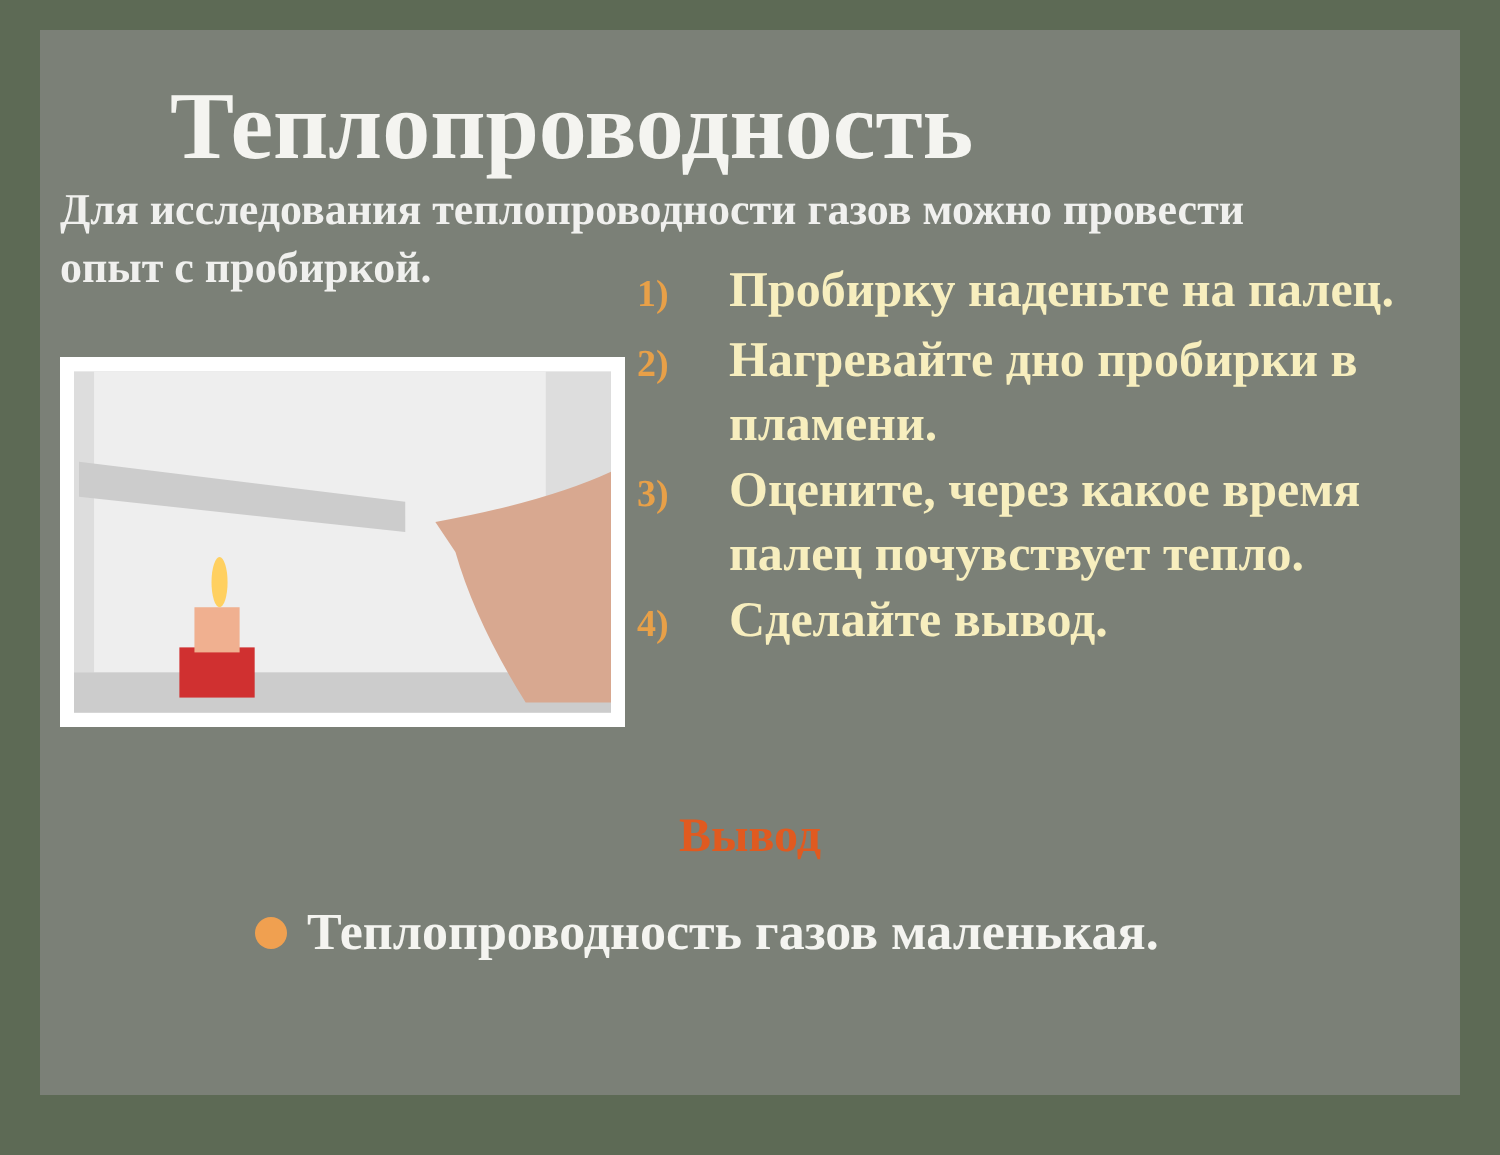Теплопроводность
Для исследования теплопроводности газов можно провести
опыт с пробиркой.
1) Пробирку наденьте на палец.
2) Нагревайте дно пробирки в пламени.
3) Оцените, через какое время палец почувствует тепло.
4) Сделайте вывод.
Вывод
Теплопроводность газов маленькая.